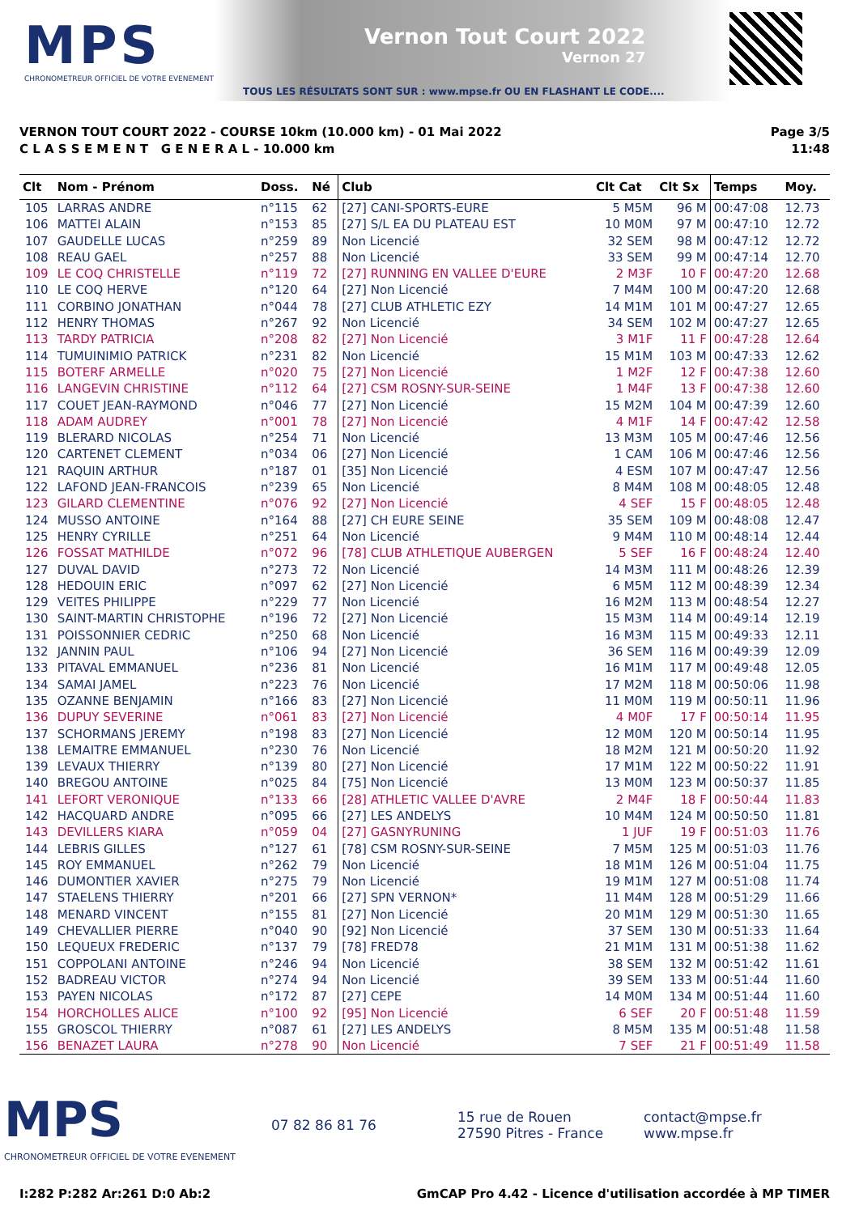MPS
CHRONOMETREUR OFFICIEL DE VOTRE EVENEMENT
Vernon Tout Court 2022
Vernon 27
TOUS LES RÉSULTATS SONT SUR : www.mpse.fr OU EN FLASHANT LE CODE....
VERNON TOUT COURT 2022 - COURSE 10km (10.000 km) - 01 Mai 2022
C L A S S E M E N T G E N E R A L - 10.000 km
Page 3/5
11:48
| Clt | Nom - Prénom | Doss. | Né | Club | Clt Cat | Clt Sx | Temps | Moy. |
| --- | --- | --- | --- | --- | --- | --- | --- | --- |
| 105 | LARRAS ANDRE | n°115 | 62 | [27] CANI-SPORTS-EURE | 5 M5M | 96 M | 00:47:08 | 12.73 |
| 106 | MATTEI ALAIN | n°153 | 85 | [27] S/L EA DU PLATEAU EST | 10 M0M | 97 M | 00:47:10 | 12.72 |
| 107 | GAUDELLE LUCAS | n°259 | 89 | Non Licencié | 32 SEM | 98 M | 00:47:12 | 12.72 |
| 108 | REAU GAEL | n°257 | 88 | Non Licencié | 33 SEM | 99 M | 00:47:14 | 12.70 |
| 109 | LE COQ CHRISTELLE | n°119 | 72 | [27] RUNNING EN VALLEE D'EURE | 2 M3F | 10 F | 00:47:20 | 12.68 |
| 110 | LE COQ HERVE | n°120 | 64 | [27] Non Licencié | 7 M4M | 100 M | 00:47:20 | 12.68 |
| 111 | CORBINO JONATHAN | n°044 | 78 | [27] CLUB ATHLETIC EZY | 14 M1M | 101 M | 00:47:27 | 12.65 |
| 112 | HENRY THOMAS | n°267 | 92 | Non Licencié | 34 SEM | 102 M | 00:47:27 | 12.65 |
| 113 | TARDY PATRICIA | n°208 | 82 | [27] Non Licencié | 3 M1F | 11 F | 00:47:28 | 12.64 |
| 114 | TUMUINIMIO PATRICK | n°231 | 82 | Non Licencié | 15 M1M | 103 M | 00:47:33 | 12.62 |
| 115 | BOTERF ARMELLE | n°020 | 75 | [27] Non Licencié | 1 M2F | 12 F | 00:47:38 | 12.60 |
| 116 | LANGEVIN CHRISTINE | n°112 | 64 | [27] CSM ROSNY-SUR-SEINE | 1 M4F | 13 F | 00:47:38 | 12.60 |
| 117 | COUET JEAN-RAYMOND | n°046 | 77 | [27] Non Licencié | 15 M2M | 104 M | 00:47:39 | 12.60 |
| 118 | ADAM AUDREY | n°001 | 78 | [27] Non Licencié | 4 M1F | 14 F | 00:47:42 | 12.58 |
| 119 | BLERARD NICOLAS | n°254 | 71 | Non Licencié | 13 M3M | 105 M | 00:47:46 | 12.56 |
| 120 | CARTENET CLEMENT | n°034 | 06 | [27] Non Licencié | 1 CAM | 106 M | 00:47:46 | 12.56 |
| 121 | RAQUIN ARTHUR | n°187 | 01 | [35] Non Licencié | 4 ESM | 107 M | 00:47:47 | 12.56 |
| 122 | LAFOND JEAN-FRANCOIS | n°239 | 65 | Non Licencié | 8 M4M | 108 M | 00:48:05 | 12.48 |
| 123 | GILARD CLEMENTINE | n°076 | 92 | [27] Non Licencié | 4 SEF | 15 F | 00:48:05 | 12.48 |
| 124 | MUSSO ANTOINE | n°164 | 88 | [27] CH EURE SEINE | 35 SEM | 109 M | 00:48:08 | 12.47 |
| 125 | HENRY CYRILLE | n°251 | 64 | Non Licencié | 9 M4M | 110 M | 00:48:14 | 12.44 |
| 126 | FOSSAT MATHILDE | n°072 | 96 | [78] CLUB ATHLETIQUE AUBERGEN | 5 SEF | 16 F | 00:48:24 | 12.40 |
| 127 | DUVAL DAVID | n°273 | 72 | Non Licencié | 14 M3M | 111 M | 00:48:26 | 12.39 |
| 128 | HEDOUIN ERIC | n°097 | 62 | [27] Non Licencié | 6 M5M | 112 M | 00:48:39 | 12.34 |
| 129 | VEITES PHILIPPE | n°229 | 77 | Non Licencié | 16 M2M | 113 M | 00:48:54 | 12.27 |
| 130 | SAINT-MARTIN CHRISTOPHE | n°196 | 72 | [27] Non Licencié | 15 M3M | 114 M | 00:49:14 | 12.19 |
| 131 | POISSONNIER CEDRIC | n°250 | 68 | Non Licencié | 16 M3M | 115 M | 00:49:33 | 12.11 |
| 132 | JANNIN PAUL | n°106 | 94 | [27] Non Licencié | 36 SEM | 116 M | 00:49:39 | 12.09 |
| 133 | PITAVAL EMMANUEL | n°236 | 81 | Non Licencié | 16 M1M | 117 M | 00:49:48 | 12.05 |
| 134 | SAMAI JAMEL | n°223 | 76 | Non Licencié | 17 M2M | 118 M | 00:50:06 | 11.98 |
| 135 | OZANNE BENJAMIN | n°166 | 83 | [27] Non Licencié | 11 M0M | 119 M | 00:50:11 | 11.96 |
| 136 | DUPUY SEVERINE | n°061 | 83 | [27] Non Licencié | 4 M0F | 17 F | 00:50:14 | 11.95 |
| 137 | SCHORMANS JEREMY | n°198 | 83 | [27] Non Licencié | 12 M0M | 120 M | 00:50:14 | 11.95 |
| 138 | LEMAITRE EMMANUEL | n°230 | 76 | Non Licencié | 18 M2M | 121 M | 00:50:20 | 11.92 |
| 139 | LEVAUX THIERRY | n°139 | 80 | [27] Non Licencié | 17 M1M | 122 M | 00:50:22 | 11.91 |
| 140 | BREGOU ANTOINE | n°025 | 84 | [75] Non Licencié | 13 M0M | 123 M | 00:50:37 | 11.85 |
| 141 | LEFORT VERONIQUE | n°133 | 66 | [28] ATHLETIC VALLEE D'AVRE | 2 M4F | 18 F | 00:50:44 | 11.83 |
| 142 | HACQUARD ANDRE | n°095 | 66 | [27] LES ANDELYS | 10 M4M | 124 M | 00:50:50 | 11.81 |
| 143 | DEVILLERS KIARA | n°059 | 04 | [27] GASNYRUNING | 1 JUF | 19 F | 00:51:03 | 11.76 |
| 144 | LEBRIS GILLES | n°127 | 61 | [78] CSM ROSNY-SUR-SEINE | 7 M5M | 125 M | 00:51:03 | 11.76 |
| 145 | ROY EMMANUEL | n°262 | 79 | Non Licencié | 18 M1M | 126 M | 00:51:04 | 11.75 |
| 146 | DUMONTIER XAVIER | n°275 | 79 | Non Licencié | 19 M1M | 127 M | 00:51:08 | 11.74 |
| 147 | STAELENS THIERRY | n°201 | 66 | [27] SPN VERNON* | 11 M4M | 128 M | 00:51:29 | 11.66 |
| 148 | MENARD VINCENT | n°155 | 81 | [27] Non Licencié | 20 M1M | 129 M | 00:51:30 | 11.65 |
| 149 | CHEVALLIER PIERRE | n°040 | 90 | [92] Non Licencié | 37 SEM | 130 M | 00:51:33 | 11.64 |
| 150 | LEQUEUX FREDERIC | n°137 | 79 | [78] FRED78 | 21 M1M | 131 M | 00:51:38 | 11.62 |
| 151 | COPPOLANI ANTOINE | n°246 | 94 | Non Licencié | 38 SEM | 132 M | 00:51:42 | 11.61 |
| 152 | BADREAU VICTOR | n°274 | 94 | Non Licencié | 39 SEM | 133 M | 00:51:44 | 11.60 |
| 153 | PAYEN NICOLAS | n°172 | 87 | [27] CEPE | 14 M0M | 134 M | 00:51:44 | 11.60 |
| 154 | HORCHOLLES ALICE | n°100 | 92 | [95] Non Licencié | 6 SEF | 20 F | 00:51:48 | 11.59 |
| 155 | GROSCOL THIERRY | n°087 | 61 | [27] LES ANDELYS | 8 M5M | 135 M | 00:51:48 | 11.58 |
| 156 | BENAZET LAURA | n°278 | 90 | Non Licencié | 7 SEF | 21 F | 00:51:49 | 11.58 |
MPS
CHRONOMETREUR OFFICIEL DE VOTRE EVENEMENT
07 82 86 81 76
15 rue de Rouen
27590 Pitres - France
contact@mpse.fr
www.mpse.fr
I:282 P:282 Ar:261 D:0 Ab:2 GmCAP Pro 4.42 - Licence d'utilisation accordée à MP TIMER